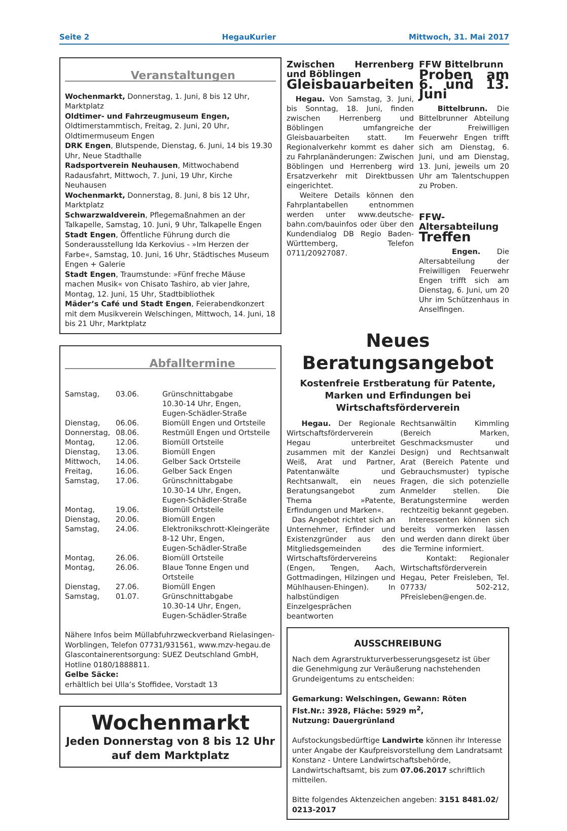Seite 2 HegauKurier Mittwoch, 31. Mai 2017
Veranstaltungen
Wochenmarkt, Donnerstag, 1. Juni, 8 bis 12 Uhr, Marktplatz
Oldtimer- und Fahrzeugmuseum Engen, Oldtimerstammtisch, Freitag, 2. Juni, 20 Uhr, Oldtimermuseum Engen
DRK Engen, Blutspende, Dienstag, 6. Juni, 14 bis 19.30 Uhr, Neue Stadthalle
Radsportverein Neuhausen, Mittwochabend Radausfahrt, Mittwoch, 7. Juni, 19 Uhr, Kirche Neuhausen
Wochenmarkt, Donnerstag, 8. Juni, 8 bis 12 Uhr, Marktplatz
Schwarzwaldverein, Pflegemaßnahmen an der Talkapelle, Samstag, 10. Juni, 9 Uhr, Talkapelle Engen
Stadt Engen, Öffentliche Führung durch die Sonderausstellung Ida Kerkovius - »Im Herzen der Farbe«, Samstag, 10. Juni, 16 Uhr, Städtisches Museum Engen + Galerie
Stadt Engen, Traumstunde: »Fünf freche Mäuse machen Musik« von Chisato Tashiro, ab vier Jahre, Montag, 12. Juni, 15 Uhr, Stadtbibliothek
Mäder’s Café und Stadt Engen, Feierabendkonzert mit dem Musikverein Welschingen, Mittwoch, 14. Juni, 18 bis 21 Uhr, Marktplatz
Abfalltermine
| Samstag, | 03.06. | Grünschnittabgabe 10.30-14 Uhr, Engen, Eugen-Schädler-Straße |
| Dienstag, | 06.06. | Biomüll Engen und Ortsteile |
| Donnerstag, | 08.06. | Restmüll Engen und Ortsteile |
| Montag, | 12.06. | Biomüll Ortsteile |
| Dienstag, | 13.06. | Biomüll Engen |
| Mittwoch, | 14.06. | Gelber Sack Ortsteile |
| Freitag, | 16.06. | Gelber Sack Engen |
| Samstag, | 17.06. | Grünschnittabgabe 10.30-14 Uhr, Engen, Eugen-Schädler-Straße |
| Montag, | 19.06. | Biomüll Ortsteile |
| Dienstag, | 20.06. | Biomüll Engen |
| Samstag, | 24.06. | Elektronikschrott-Kleingeräte 8-12 Uhr, Engen, Eugen-Schädler-Straße |
| Montag, | 26.06. | Biomüll Ortsteile |
| Montag, | 26.06. | Blaue Tonne Engen und Ortsteile |
| Dienstag, | 27.06. | Biomüll Engen |
| Samstag, | 01.07. | Grünschnittabgabe 10.30-14 Uhr, Engen, Eugen-Schädler-Straße |
Nähere Infos beim Müllabfuhrzweckverband Rielasingen-Worblingen, Telefon 07731/931561, www.mzv-hegau.de
Glascontainerentsorgung: SUEZ Deutschland GmbH, Hotline 0180/1888811.
Gelbe Säcke:
erhältlich bei Ulla’s Stoffidee, Vorstadt 13
Wochenmarkt
Jeden Donnerstag von 8 bis 12 Uhr
auf dem Marktplatz
Zwischen Herrenberg und Böblingen
Gleisbauarbeiten
Hegau. Von Samstag, 3. Juni, bis Sonntag, 18. Juni, finden zwischen Herrenberg und Böblingen umfangreiche Gleisbauarbeiten statt. Im Regionalverkehr kommt es daher zu Fahrplanänderungen: Zwischen Böblingen und Herrenberg wird Ersatzverkehr mit Direktbussen eingerichtet.
Weitere Details können den Fahrplantabellen entnommen werden unter www.deutsche-bahn.com/bauinfos oder über den Kundendialog DB Regio Baden-Württemberg, Telefon 0711/20927087.
FFW Bittelbrunn
Proben am 6. und 13. Juni
Bittelbrunn. Die Bittelbrunner Abteilung der Freiwilligen Feuerwehr Engen trifft sich am Dienstag, 6. Juni, und am Dienstag, 13. Juni, jeweils um 20 Uhr am Talentschuppen zu Proben.
FFW-Altersabteilung
Treffen
Engen. Die Altersabteilung der Freiwilligen Feuerwehr Engen trifft sich am Dienstag, 6. Juni, um 20 Uhr im Schützenhaus in Anselfingen.
Neues
Beratungsangebot
Kostenfreie Erstberatung für Patente, Marken und Erfindungen bei Wirtschaftsförderverein
Hegau. Der Regionale Wirtschaftsförderverein Hegau unterbreitet zusammen mit der Kanzlei Weiß, Arat und Partner, Patentanwälte und Rechtsanwalt, ein neues Beratungsangebot zum Thema »Patente, Erfindungen und Marken«.
Das Angebot richtet sich an Unternehmer, Erfinder und Existenzgründer aus den Mitgliedsgemeinden des Wirtschaftsfördervereins (Engen, Tengen, Aach, Gottmadingen, Hilzingen und Mühlhausen-Ehingen). In halbstündigen Einzelgesprächen beantworten
Rechtsanwältin Kimmling (Bereich Marken, Geschmacksmuster und Design) und Rechtsanwalt Arat (Bereich Patente und Gebrauchsmuster) typische Fragen, die sich potenzielle Anmelder stellen. Die Beratungstermine werden rechtzeitig bekannt gegeben.
Interessenten können sich bereits vormerken lassen und werden dann direkt über die Termine informiert.
Kontakt: Regionaler Wirtschaftsförderverein Hegau, Peter Freisleben, Tel. 07733/ 502-212, PFreisleben@engen.de.
AUSSCHREIBUNG
Nach dem Agrarstrukturverbesserungsgesetz ist über die Genehmigung zur Veräußerung nachstehenden Grundeigentums zu entscheiden:
Gemarkung: Welschingen, Gewann: Röten
Flst.Nr.: 3928, Fläche: 5929 m<sup>2</sup>,
Nutzung: Dauergrünland
Aufstockungsbedürftige Landwirte können ihr Interesse unter Angabe der Kaufpreisvorstellung dem Landratsamt Konstanz - Untere Landwirtschaftsbehörde, Landwirtschaftsamt, bis zum 07.06.2017 schriftlich mitteilen.
Bitte folgendes Aktenzeichen angeben: 3151 8481.02/ 0213-2017